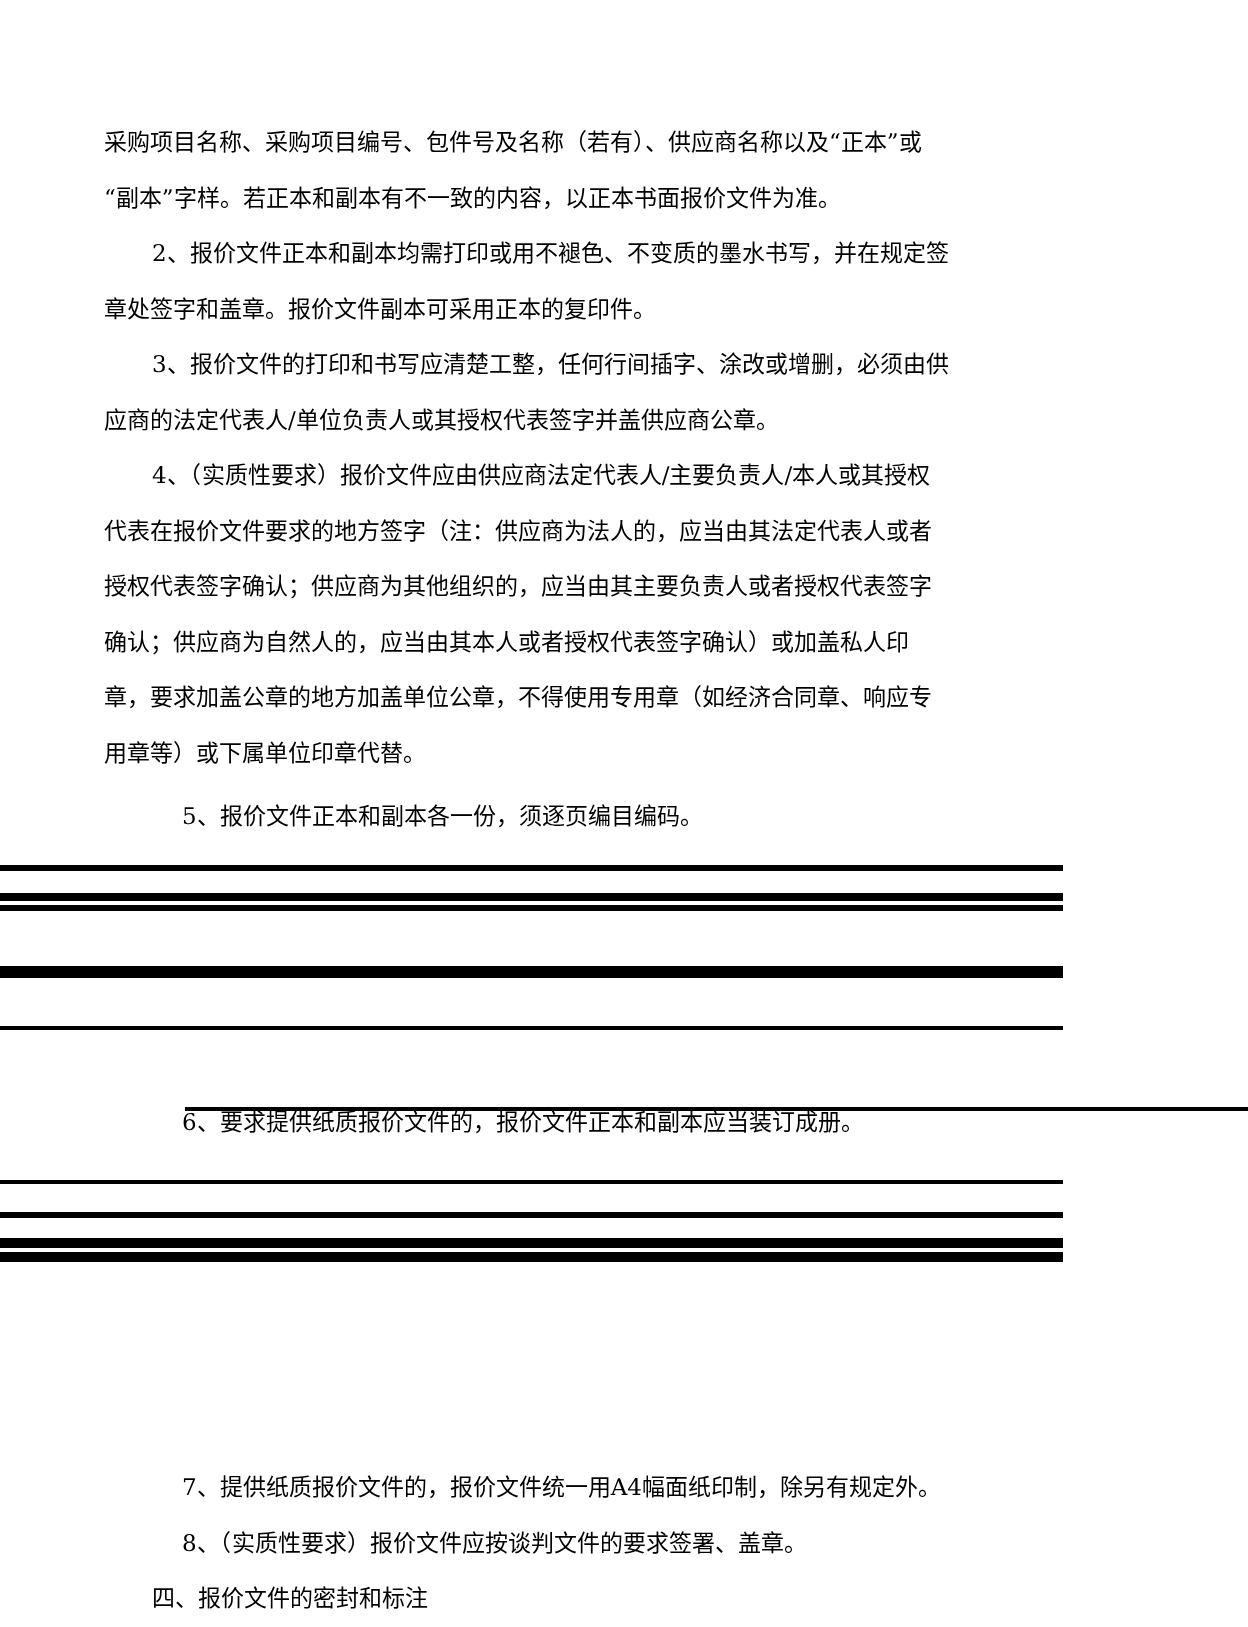采购项目名称、采购项目编号、包件号及名称（若有）、供应商名称以及“正本”或“副本”字样。若正本和副本有不一致的内容，以正本书面报价文件为准。
2、报价文件正本和副本均需打印或用不褪色、不变质的墨水书写，并在规定签章处签字和盖章。报价文件副本可采用正本的复印件。
3、报价文件的打印和书写应清楚工整，任何行间插字、涂改或增删，必须由供应商的法定代表人/单位负责人或其授权代表签字并盖供应商公章。
4、（实质性要求）报价文件应由供应商法定代表人/主要负责人/本人或其授权代表在报价文件要求的地方签字（注：供应商为法人的，应当由其法定代表人或者授权代表签字确认；供应商为其他组织的，应当由其主要负责人或者授权代表签字确认；供应商为自然人的，应当由其本人或者授权代表签字确认）或加盖私人印章，要求加盖公章的地方加盖单位公章，不得使用专用章（如经济合同章、响应专用章等）或下属单位印章代替。
5、报价文件正本和副本各一份，须逐页编目编码。
6、要求提供纸质报价文件的，报价文件正本和副本应当装订成册。
7、提供纸质报价文件的，报价文件统一用A4幅面纸印制，除另有规定外。
8、（实质性要求）报价文件应按谈判文件的要求签署、盖章。
四、报价文件的密封和标注